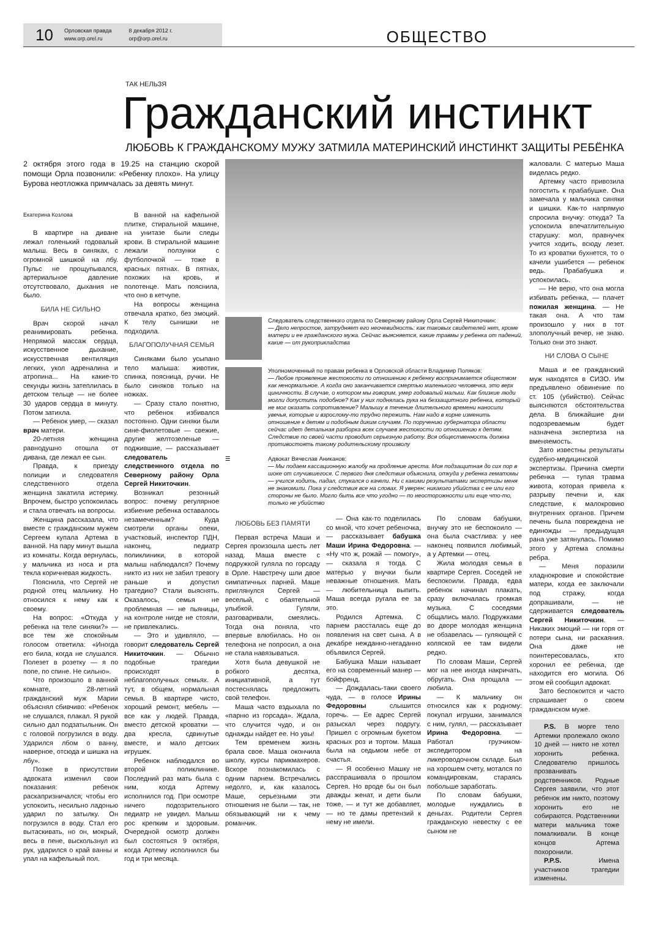10
Орловская правда
www.orp.orel.ru
8 декабря 2012 г.
orp@orp.orel.ru
ОБЩЕСТВО
ТАК НЕЛЬЗЯ
Гражданский инстинкт
ЛЮБОВЬ К ГРАЖДАНСКОМУ МУЖУ ЗАТМИЛА МАТЕРИНСКИЙ ИНСТИНКТ ЗАЩИТЫ РЕБЁНКА
2 октября этого года в 19.25 на станцию скорой помощи Орла позвонили: «Ребенку плохо». На улицу Бурова неотложка примчалась за девять минут.
Екатерина Козлова
В квартире на диване лежал голенький годовалый малыш. Весь в синяках, с огромной шишкой на лбу. Пульс не прощупывался, артериальное давление отсутствовало, дыхания не было.
БИЛА НЕ СИЛЬНО
Врач скорой начал реанимировать ребенка. Непрямой массаж сердца, искусственное дыхание, искусственная вентиляция легких, укол адреналина и атропина... На какие-то секунды жизнь затеплилась в детском тельце — не более 30 ударов сердца в минуту. Потом затихла.
— Ребенок умер, — сказал врач матери.
20-летняя женщина равнодушно отошла от дивана, где лежал ее сын.
Правда, к приезду полиции и следователя следственного отдела женщина закатила истерику. Впрочем, быстро успокоилась и стала отвечать на вопросы.
Женщина рассказала, что вместе с гражданским мужем Сергеем купала Артема в ванной. На пару минут вышла из комнаты. Когда вернулась, у мальчика из носа и рта текла коричневая жидкость.
Пояснила, что Сергей не родной отец мальчику. Но относился к нему как к своему.
На вопрос: «Откуда у ребенка на теле синяки?» — все тем же спокойным голосом ответила: «Иногда его била, когда не слушался. Полезет в розетку — я по попе, по спине. Не сильно».
Что произошло в ванной комнате, 28-летний гражданский муж Марии объяснял сбивчиво: «Ребенок не слушался, плакал. Я рукой сильно дал подзатыльник. Он с головой погрузился в воду. Ударился лбом о ванну, наверное, отсюда и шишка на лбу».
Позже в присутствии адвоката изменил свои показания: ребенок раскапризничался; чтобы его успокоить, несильно ладонью ударил по затылку. Он погрузился в воду. Стал его вытаскивать, но он, мокрый, весь в пене, выскользнул из рук, ударился о край ванны и упал на кафельный пол.
В ванной на кафельной плитке, стиральной машине, на унитазе были следы крови. В стиральной машине лежали ползунки с футболочкой — тоже в красных пятнах. В пятнах, похожих на кровь, и полотенце. Мать пояснила, что оно в кетчупе.
На вопросы женщина отвечала кратко, без эмоций. К телу сынишки не подходила.
БЛАГОПОЛУЧНАЯ СЕМЬЯ
Синяками было усыпано тело малыша: животик, спинка, поясница, ручки. Не было синяков только на ножках.
— Сразу стало понятно, что ребенок избивался постоянно. Одни синяки были сине-фиолетовые — свежие, другие желтозеленые — поджившие, — рассказывает следователь следственного отдела по Северному району Орла Сергей Никиточкин.
Возникал резонный вопрос: почему регулярное избиение ребенка оставалось незамеченным? Куда смотрели органы опеки, участковый, инспектор ПДН, наконец, педиатр поликлиники, в которой малыш наблюдался? Почему никто из них не забил тревогу раньше и допустил трагедию? Стали выяснять. Оказалось, семья не проблемная — не пьяницы, на контроле нигде не стояли, не привлекались.
— Это и удивляло, — говорит следователь Сергей Никиточкин. — Обычно подобные трагедии происходят в неблагополучных семьях. А тут, в общем, нормальная семья. В квартире чисто, хороший ремонт, мебель — все как у людей. Правда, вместо детской кроватки — два кресла, сдвинутые вместе, и мало детских игрушек.
Ребенок наблюдался во второй поликлинике. Последний раз мать была с ним, когда Артему исполнился год. При осмотре ничего подозрительного педиатр не увидел. Малыш рос крепким и здоровым. Очередной осмотр должен был состояться 9 октября, когда Артему исполнился бы год и три месяца.
Следователь следственного отдела по Северному району Орла Сергей Никиточкин:
— Дело непростое, затрудняет его неочевидность: как таковых свидетелей нет, кроме матери и ее гражданского мужа. Сейчас выясняется, какие травмы у ребенка от падений, какие — от рукоприкладства
Уполномоченный по правам ребенка в Орловской области Владимир Поляков:
— Любое проявление жестокости по отношению к ребенку воспринимается обществом как ненормальное. А когда оно заканчивается смертью маленького человечка, это верх циничности. В случае, о котором мы говорим, умер годовалый малыш. Как близкие люди могли допустить подобное? Как у них поднялась рука на беззащитного ребенка, который не мог оказать сопротивление? Малышу в течение длительного времени наносили увечья, которые и взрослому-то трудно пережить. Нам надо в корне изменить отношение к детям и подобным диким случаям. По поручению губернатора области сейчас идет детальная разборка всех случаев жестокости по отношению к детям. Следствие по своей части проводит серьезную работу. Вся общественность должна противостоять такому родительскому произволу
☰
Адвокат Вячеслав Аниканов:
— Мы подаем кассационную жалобу на продление ареста. Моя подзащитная до сих пор в шоке от случившегося. С первого дня следствия объяснила, откуда у ребенка гематомы — учился ходить, падал, стукался о качели. Ни с какими результатами экспертизы меня не знакомили. Пока у следствия все на словах. Я уверен: никакого убийства с ее или его стороны не было. Могло быть все что угодно — по неосторожности или еще что-то, только не убийство
ЛЮБОВЬ БЕЗ ПАМЯТИ
Первая встреча Маши и Сергея произошла шесть лет назад. Маша вместе с подружкой гуляла по горсаду в Орле. Навстречу шли двое симпатичных парней. Маше приглянулся Сергей — веселый, с обаятельной улыбкой. Гуляли, разговаривали, смеялись. Тогда она поняла, что впервые влюбилась. Но он телефона не попросил, а она не стала навязываться.
Хотя была девушкой не робкого десятка, инициативной, а тут постеснялась предложить свой телефон.
Маша часто вздыхала по «парню из горсада». Ждала, что случится чудо, и он однажды найдет ее. Но увы!
Тем временем жизнь брала свое. Маша окончила школу, курсы парикмахеров. Вскоре познакомилась с одним парнем. Встречались недолго, и, как казалось Маше, серьезными эти отношения не были — так, не обязывающий ни к чему романчик.
— Она как-то поделилась со мной, что хочет ребеночка, — рассказывает бабушка Маши Ирина Федоровна. — «Ну что ж, рожай — помогу», — сказала я тогда. С матерью у внучки были неважные отношения. Мать — любительница выпить. Маша всегда ругала ее за это.
Родился Артемка. С парнем рассталась еще до появления на свет сына. А в декабре нежданно-негаданно объявился Сергей.
Бабушка Маши называет его на современный манер — бойфренд.
— Дождалась-таки своего чуда, — в голосе Ирины Федоровны слышится горечь. — Ее адрес Сергей разыскал через подругу. Пришел с огромным букетом красных роз и тортом. Маша была на седьмом небе от счастья.
— Я особенно Машку не расспрашивала о прошлом Сергея. Но вроде бы он был дважды женат, и дети были тоже, — и тут же добавляет, — но те дамы претензий к нему не имели.
По словам бабушки, внучку это не беспокоило — она была счастлива: у нее наконец появился любимый, а у Артемки — отец.
Жила молодая семья в квартире Сергея. Соседей не беспокоили. Правда, едва ребенок начинал плакать, сразу включалась громкая музыка. С соседями общались мало. Подружками во дворе молодая женщина не обзавелась — гуляющей с коляской ее там видели редко.
По словам Маши, Сергей мог на нее иногда накричать, обругать. Она прощала — любила.
— К мальчику он относился как к родному: покупал игрушки, занимался с ним, гулял, — рассказывает Ирина Федоровна. — Работал грузчиком-экспедитором на ликероводочном складе. Был на хорошем счету, мотался по командировкам, стараясь побольше заработать.
По словам бабушки, молодые нуждались в деньгах. Родители Сергея гражданскую невестку с ее сыном не
жаловали. С матерью Маша виделась редко.
Артемку часто привозила погостить к прабабушке. Она замечала у мальчика синяки и шишки. Как-то напрямую спросила внучку: откуда? Та успокоила впечатлительную старушку: мол, правнучек учится ходить, всюду лезет. То из кроватки бухнется, то о качели ушибется — ребенок ведь. Прабабушка и успокоилась.
— Не верю, что она могла избивать ребенка, — плачет пожилая женщина. — Не такая она. А что там произошло у них в тот злополучный вечер, не знаю. Только они это знают.
НИ СЛОВА О СЫНЕ
Маша и ее гражданский муж находятся в СИЗО. Им предъявлено обвинение по ст. 105 (убийство). Сейчас выясняются обстоятельства дела. В ближайшие дни подозреваемым будет назначена экспертиза на вменяемость.
Зато известны результаты судебно-медицинской экспертизы. Причина смерти ребенка — тупая травма живота, которая привела к разрыву печени и, как следствие, к малокровию внутренних органов. Причем печень была повреждена не единожды — предыдущая рана уже затянулась. Помимо этого у Артема сломаны ребра.
— Меня поразили хладнокровие и спокойствие матери, когда ее заключали под стражу, когда допрашивали, — не сдерживается следователь Сергей Никиточкин. — Никаких эмоций — ни горя от потери сына, ни раскаяния. Она даже не поинтересовалась, кто хоронил ее ребенка, где находится его могила. Об этом ей сообщил адвокат.
Зато беспокоится и часто спрашивает о своем гражданском муже.
P.S. В морге тело Артемки пролежало около 10 дней — никто не хотел хоронить ребенка. Следователю пришлось прозванивать родственников. Родные Сергея заявили, что этот ребенок им никто, поэтому хоронить его не собираются. Родственники матери мальчика тоже помалкивали. В конце концов Артема похоронили.
P.P.S. Имена участников трагедии изменены.